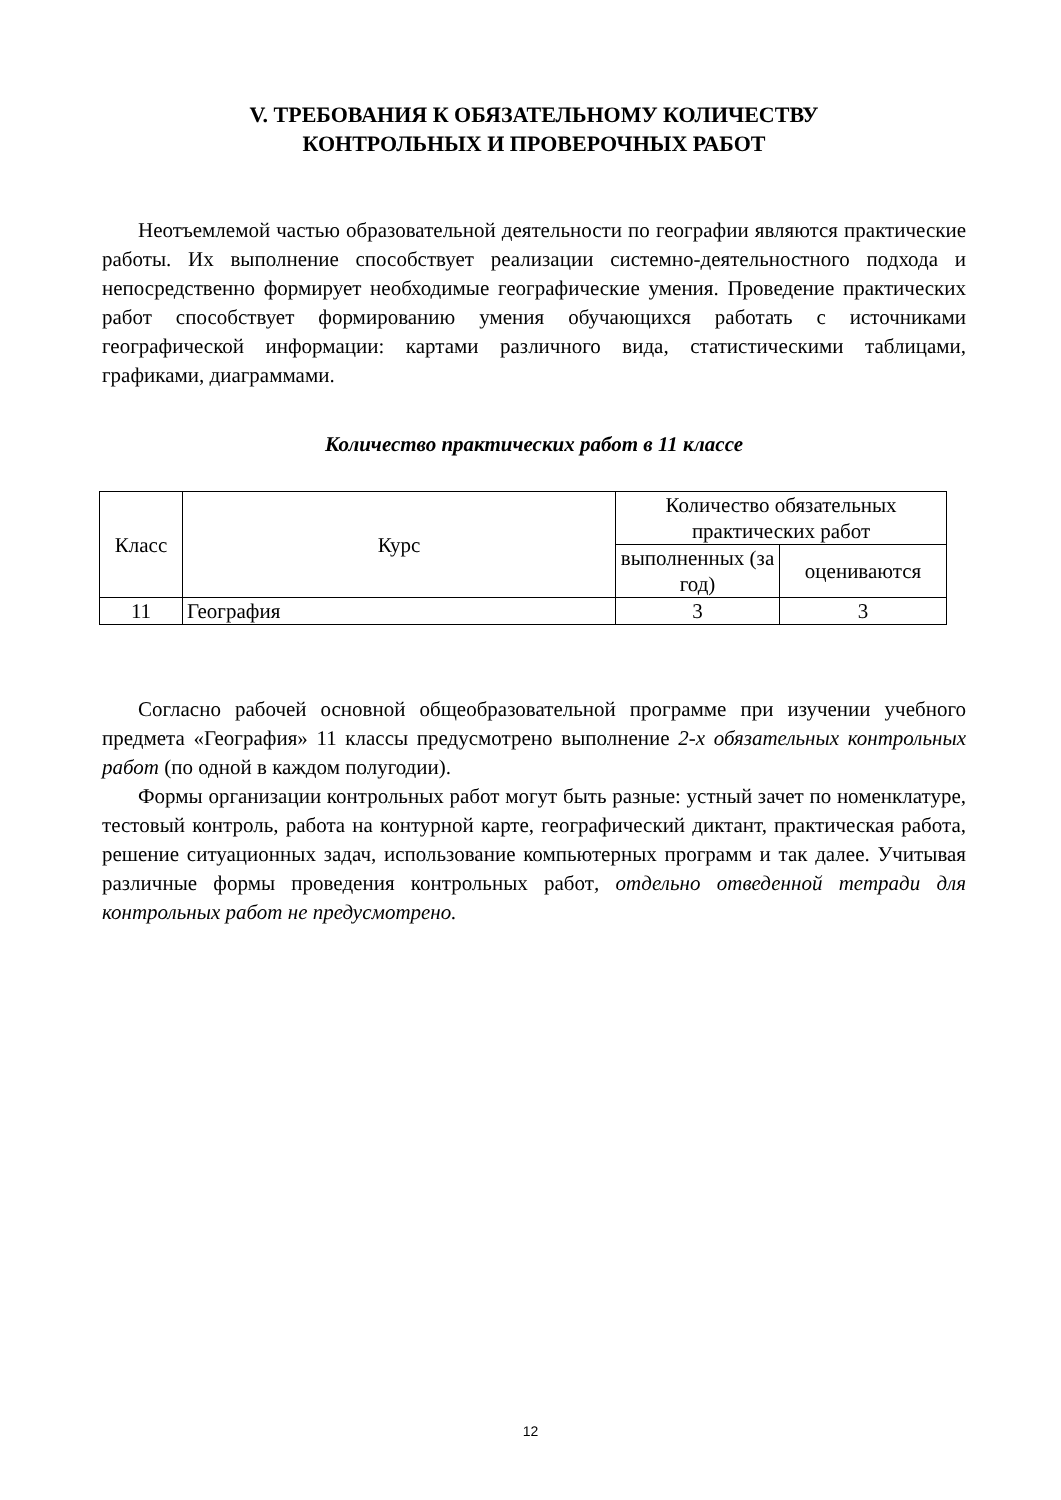V. ТРЕБОВАНИЯ К ОБЯЗАТЕЛЬНОМУ КОЛИЧЕСТВУ
КОНТРОЛЬНЫХ И ПРОВЕРОЧНЫХ РАБОТ
Неотъемлемой частью образовательной деятельности по географии являются практические работы. Их выполнение способствует реализации системно-деятельностного подхода и непосредственно формирует необходимые географические умения. Проведение практических работ способствует формированию умения обучающихся работать с источниками географической информации: картами различного вида, статистическими таблицами, графиками, диаграммами.
Количество практических работ в 11 классе
| Класс | Курс | Количество обязательных практических работ | |
| --- | --- | --- | --- |
| | | выполненных (за год) | оцениваются |
| 11 | География | 3 | 3 |
Согласно рабочей основной общеобразовательной программе при изучении учебного предмета «География» 11 классы предусмотрено выполнение 2-х обязательных контрольных работ (по одной в каждом полугодии).
Формы организации контрольных работ могут быть разные: устный зачет по номенклатуре, тестовый контроль, работа на контурной карте, географический диктант, практическая работа, решение ситуационных задач, использование компьютерных программ и так далее. Учитывая различные формы проведения контрольных работ, отдельно отведенной тетради для контрольных работ не предусмотрено.
12